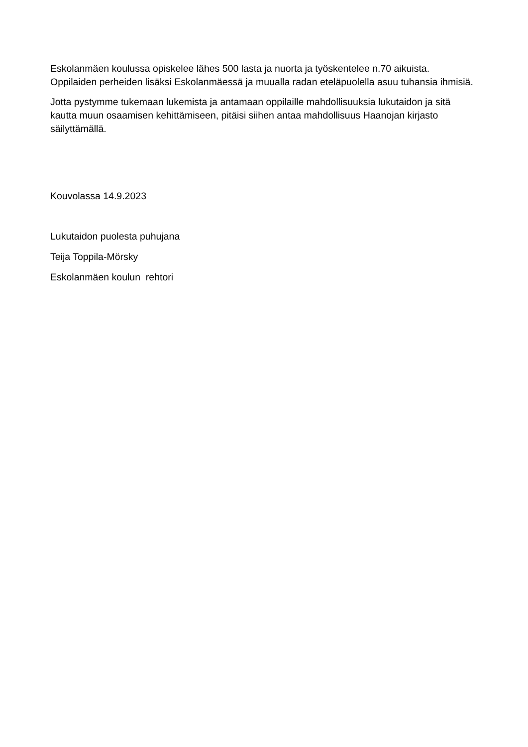Eskolanmäen koulussa opiskelee lähes 500 lasta ja nuorta ja työskentelee n.70 aikuista. Oppilaiden perheiden lisäksi Eskolanmäessä ja muualla radan eteläpuolella asuu tuhansia ihmisiä.
Jotta pystymme tukemaan lukemista ja antamaan oppilaille mahdollisuuksia lukutaidon ja sitä kautta muun osaamisen kehittämiseen, pitäisi siihen antaa mahdollisuus Haanojan kirjasto säilyttämällä.
Kouvolassa 14.9.2023
Lukutaidon puolesta puhujana
Teija Toppila-Mörsky
Eskolanmäen koulun rehtori